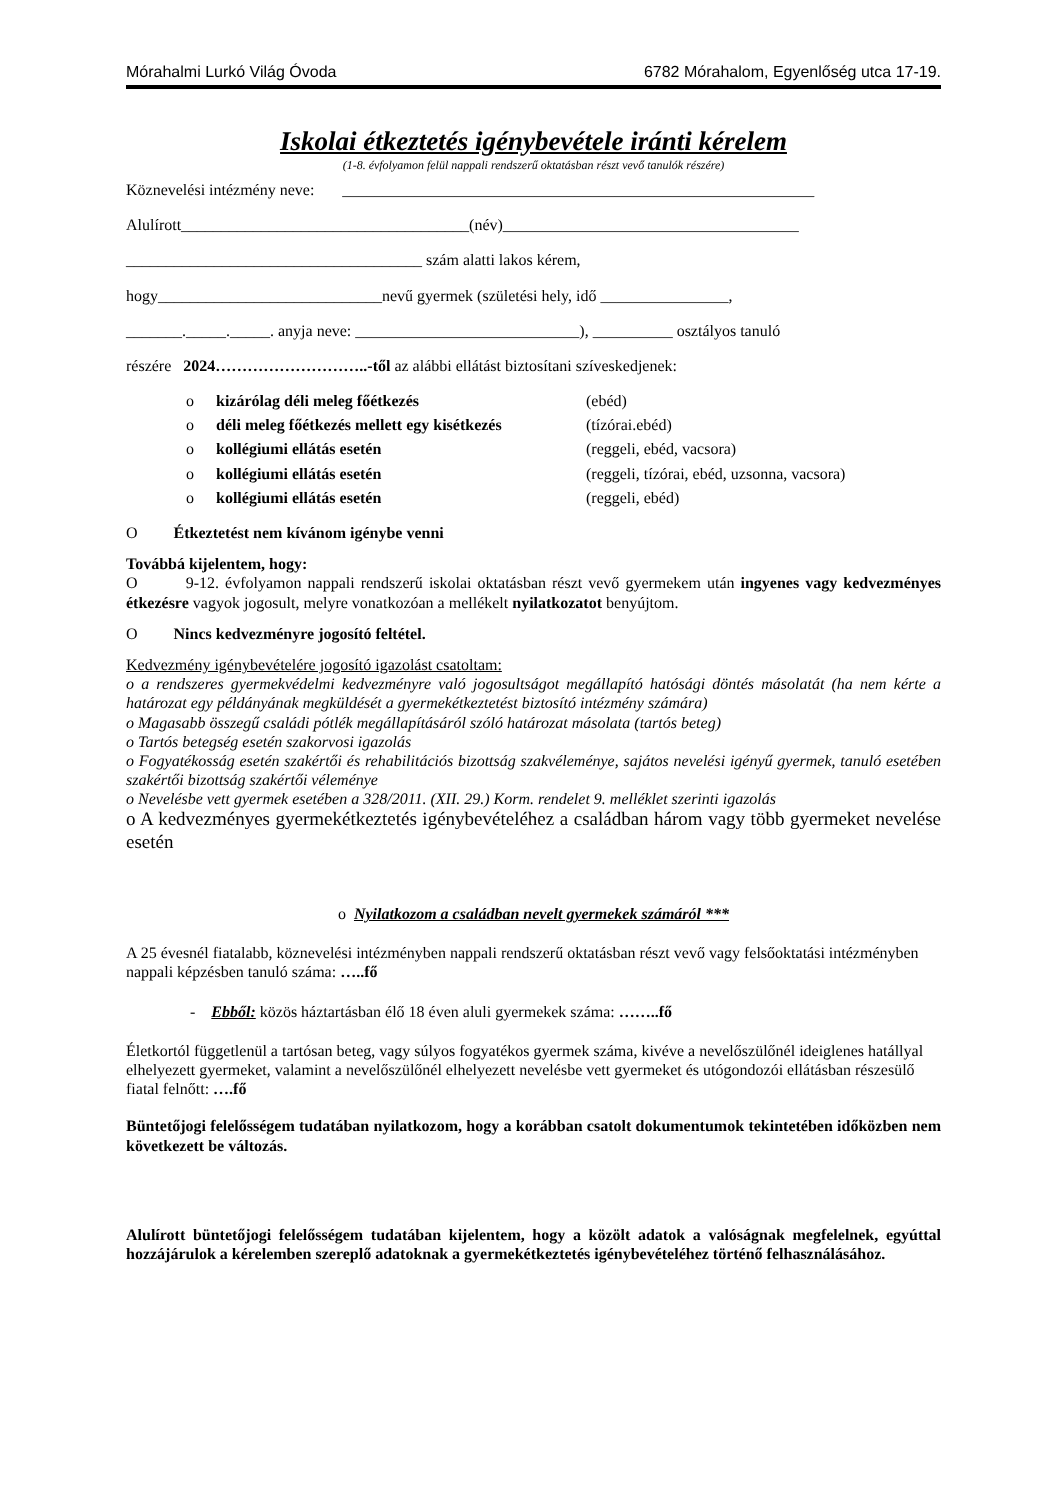Mórahalmi Lurkó Világ Óvoda 6782 Mórahalom, Egyenlőség utca 17-19.
Iskolai étkeztetés igénybevétele iránti kérelem
(1-8. évfolyamon felül nappali rendszerű oktatásban részt vevő tanulók részére)
Köznevelési intézmény neve: ___________________________________________________________
Alulírott____________________________________(név)_____________________________________
_____________________________________ szám alatti lakos kérem,
hogy____________________________nevű gyermek (születési hely, idő ________________,
_______._____._____. anyja neve: ____________________________), __________ osztályos tanuló
részére 2024………………………..-től az alábbi ellátást biztosítani szíveskedjenek:
o kizárólag déli meleg főétkezés (ebéd)
o déli meleg főétkezés mellett egy kisétkezés (tízórai.ebéd)
o kollégiumi ellátás esetén (reggeli, ebéd, vacsora)
o kollégiumi ellátás esetén (reggeli, tízórai, ebéd, uzsonna, vacsora)
o kollégiumi ellátás esetén (reggeli, ebéd)
O Étkeztetést nem kívánom igénybe venni
Továbbá kijelentem, hogy:
O 9-12. évfolyamon nappali rendszerű iskolai oktatásban részt vevő gyermekem után ingyenes vagy kedvezményes étkezésre vagyok jogosult, melyre vonatkozóan a mellékelt nyilatkozatot benyújtom.
O Nincs kedvezményre jogosító feltétel.
Kedvezmény igénybevételére jogosító igazolást csatoltam:
o a rendszeres gyermekvédelmi kedvezményre való jogosultságot megállapító hatósági döntés másolatát (ha nem kérte a határozat egy példányának megküldését a gyermekétkeztetést biztosító intézmény számára)
o Magasabb összegű családi pótlék megállapításáról szóló határozat másolata (tartós beteg)
o Tartós betegség esetén szakorvosi igazolás
o Fogyatékosság esetén szakértői és rehabilitációs bizottság szakvéleménye, sajátos nevelési igényű gyermek, tanuló esetében szakértői bizottság szakértői véleménye
o Nevelésbe vett gyermek esetében a 328/2011. (XII. 29.) Korm. rendelet 9. melléklet szerinti igazolás
o A kedvezményes gyermekétkeztetés igénybevételéhez a családban három vagy több gyermeket nevelése esetén
o Nyilatkozom a családban nevelt gyermekek számáról ***
A 25 évesnél fiatalabb, köznevelési intézményben nappali rendszerű oktatásban részt vevő vagy felsőoktatási intézményben nappali képzésben tanuló száma: …..fő
- Ebből: közös háztartásban élő 18 éven aluli gyermekek száma: ……..fő
Életkortól függetlenül a tartósan beteg, vagy súlyos fogyatékos gyermek száma, kivéve a nevelőszülőnél ideiglenes hatállyal elhelyezett gyermeket, valamint a nevelőszülőnél elhelyezett nevelésbe vett gyermeket és utógondozói ellátásban részesülő fiatal felnőtt: ….fő
Büntetőjogi felelősségem tudatában nyilatkozom, hogy a korábban csatolt dokumentumok tekintetében időközben nem következett be változás.
Alulírott büntetőjogi felelősségem tudatában kijelentem, hogy a közölt adatok a valóságnak megfelelnek, egyúttal hozzájárulok a kérelemben szereplő adatoknak a gyermekétkeztetés igénybevételéhez történő felhasználásához.